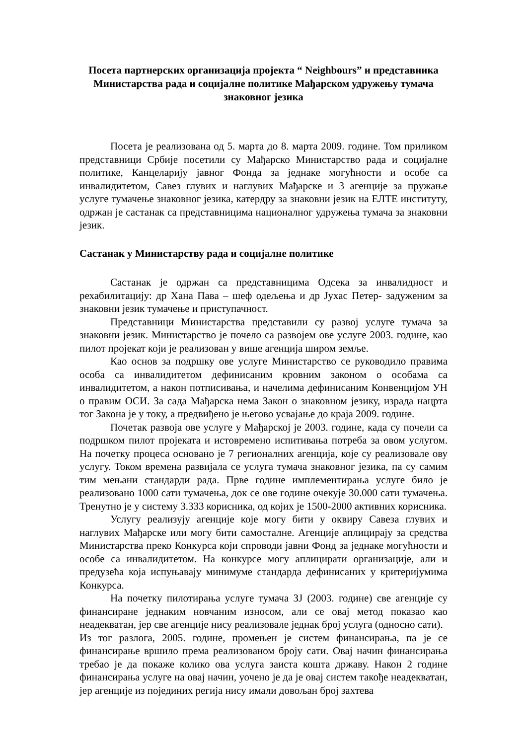Посета партнерских организација пројекта “ Neighbours” и представника Министарства рада и социјалне политике Мађарском удружењу тумача знаковног језика
Посета је реализована од 5. марта до 8. марта 2009. године. Том приликом представници Србије посетили су Мађарско Министарство рада и социјалне политике, Канцеларију јавног Фонда за једнаке могућности и особе са инвалидитетом, Савез глувих и наглувих Мађарске и 3 агенције за пружање услуге тумачење знаковног језика, катердру за знаковни језик на ЕЛТЕ институту, одржан је састанак са представницима националног удружења тумача за знаковни језик.
Састанак у Министарству рада и социјалне политике
Састанак је одржан са представницима Одсека за инвалидност и рехабилитацију: др Хана Пава – шеф одељења и др Јухас Петер- задуженим за знаковни језик тумачење и приступачност.
Представници Министарства представили су развој услуге тумача за знаковни језик. Министарство је почело са развојем ове услуге 2003. године, као пилот пројекат који је реализован у више агенција широм земље.
Као основ за подршку ове услуге Министарство се руководило правима особа са инвалидитетом дефинисаним кровним законом о особама са инвалидитетом, а након потписивања, и начелима дефинисаним Конвенцијом УН о правим ОСИ. За сада Мађарска нема Закон о знаковном језику, израда нацрта тог Закона је у току, а предвиђено је његово усвајање до краја 2009. године.
Почетак развоја ове услуге у Мађарској је 2003. године, када су почели са подршком пилот пројеката и истовремено испитивања потреба за овом услугом. На почетку процеса основано је 7 регионалних агенција, које су реализовале ову услугу. Током времена развијала се услуга тумача знаковног језика, па су самим тим мењани стандарди рада. Прве године имплементирања услуге било је реализовано 1000 сати тумачења, док се ове године очекује 30.000 сати тумачења. Тренутно је у систему 3.333 корисника, од којих је 1500-2000 активних корисника.
Услугу реализују агенције које могу бити у оквиру Савеза глувих и наглувих Мађарске или могу бити самосталне. Агенције аплицирају за средства Министарства преко Конкурса који спроводи јавни Фонд за једнаке могућности и особе са инвалидитетом. На конкурсе могу аплицирати организације, али и предузећа која испуњавају минимуме стандарда дефинисаних у критеријумима Конкурса.
На почетку пилотирања услуге тумача ЗЈ (2003. године) све агенције су финансиране једнаким новчаним износом, али се овај метод показао као неадекватан, јер све агенције нису реализовале једнак број услуга (односно сати).
Из тог разлога, 2005. године, промењен је систем финансирања, па је се финансирање вршило према реализованом броју сати. Овај начин финансирања требао је да покаже колико ова услуга заиста кошта државу. Након 2 године финансирања услуге на овај начин, уочено је да је овај систем такође неадекватан, јер агенције из појединих регија нису имали довољан број захтева